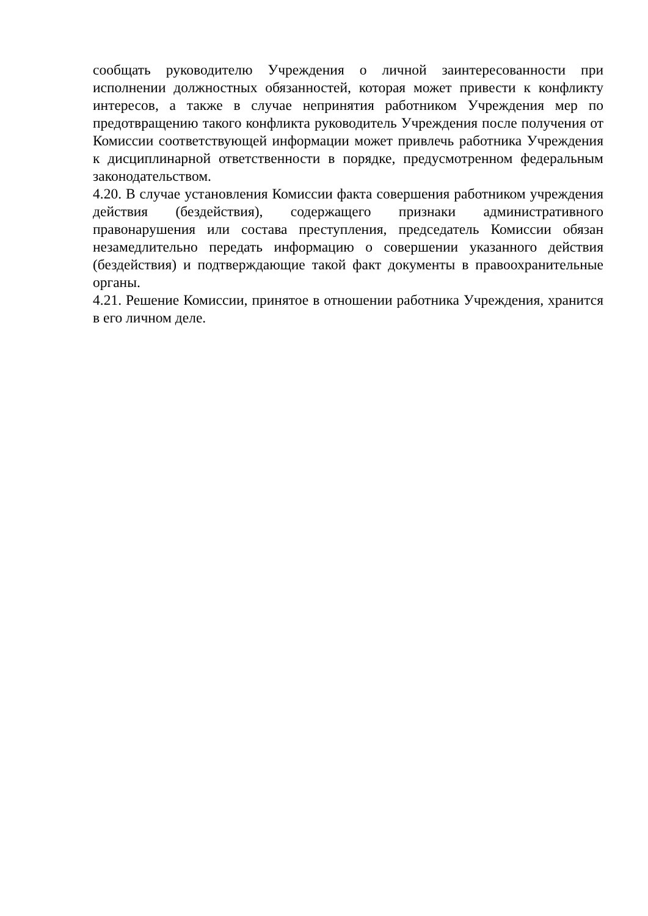сообщать руководителю Учреждения о личной заинтересованности при исполнении должностных обязанностей, которая может привести к конфликту интересов, а также в случае непринятия работником Учреждения мер по предотвращению такого конфликта руководитель Учреждения после получения от Комиссии соответствующей информации может привлечь работника Учреждения к дисциплинарной ответственности в порядке, предусмотренном федеральным законодательством.
4.20. В случае установления Комиссии факта совершения работником учреждения действия (бездействия), содержащего признаки административного правонарушения или состава преступления, председатель Комиссии обязан незамедлительно передать информацию о совершении указанного действия (бездействия) и подтверждающие такой факт документы в правоохранительные органы.
4.21. Решение Комиссии, принятое в отношении работника Учреждения, хранится в его личном деле.